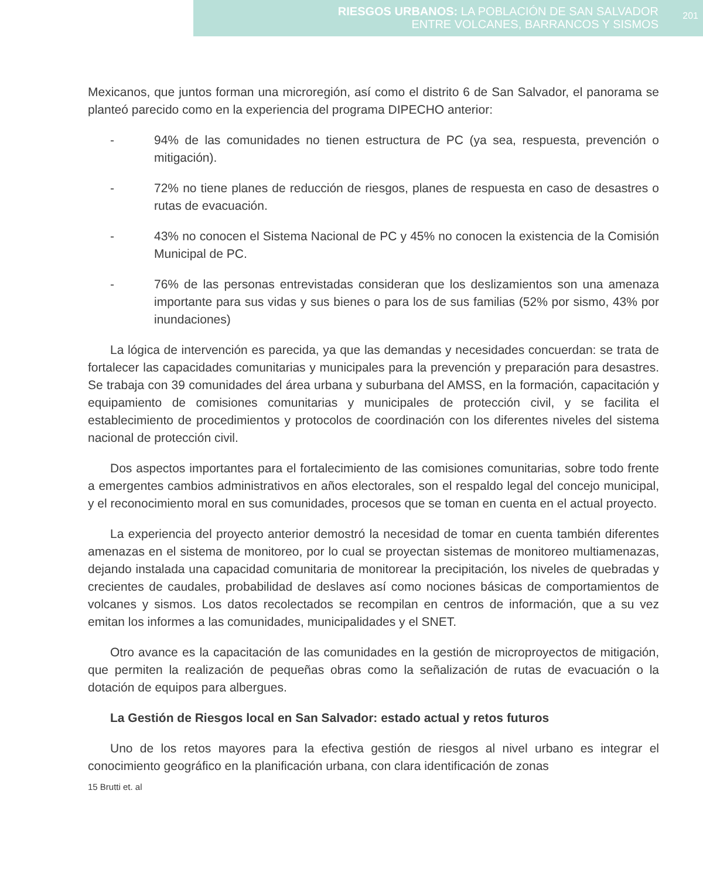RIESGOS URBANOS: LA POBLACIÓN DE SAN SALVADOR
ENTRE VOLCANES, BARRANCOS Y SISMOS
201
Mexicanos, que juntos forman una microregión, así como el distrito 6 de San Salvador, el panorama se planteó parecido como en la experiencia del programa DIPECHO anterior:
- 94% de las comunidades no tienen estructura de PC (ya sea, respuesta, prevención o mitigación).
- 72% no tiene planes de reducción de riesgos, planes de respuesta en caso de desastres o rutas de evacuación.
- 43% no conocen el Sistema Nacional de PC y 45% no conocen la existencia de la Comisión Municipal de PC.
- 76% de las personas entrevistadas consideran que los deslizamientos son una amenaza importante para sus vidas y sus bienes o para los de sus familias (52% por sismo, 43% por inundaciones)
La lógica de intervención es parecida, ya que las demandas y necesidades concuerdan: se trata de fortalecer las capacidades comunitarias y municipales para la prevención y preparación para desastres. Se trabaja con 39 comunidades del área urbana y suburbana del AMSS, en la formación, capacitación y equipamiento de comisiones comunitarias y municipales de protección civil, y se facilita el establecimiento de procedimientos y protocolos de coordinación con los diferentes niveles del sistema nacional de protección civil.
Dos aspectos importantes para el fortalecimiento de las comisiones comunitarias, sobre todo frente a emergentes cambios administrativos en años electorales, son el respaldo legal del concejo municipal, y el reconocimiento moral en sus comunidades, procesos que se toman en cuenta en el actual proyecto.
La experiencia del proyecto anterior demostró la necesidad de tomar en cuenta también diferentes amenazas en el sistema de monitoreo, por lo cual se proyectan sistemas de monitoreo multiamenazas, dejando instalada una capacidad comunitaria de monitorear la precipitación, los niveles de quebradas y crecientes de caudales, probabilidad de deslaves así como nociones básicas de comportamientos de volcanes y sismos. Los datos recolectados se recompilan en centros de información, que a su vez emitan los informes a las comunidades, municipalidades y el SNET.
Otro avance es la capacitación de las comunidades en la gestión de microproyectos de mitigación, que permiten la realización de pequeñas obras como la señalización de rutas de evacuación o la dotación de equipos para albergues.
La Gestión de Riesgos local en San Salvador: estado actual y retos futuros
Uno de los retos mayores para la efectiva gestión de riesgos al nivel urbano es integrar el conocimiento geográfico en la planificación urbana, con clara identificación de zonas
15 Brutti et. al